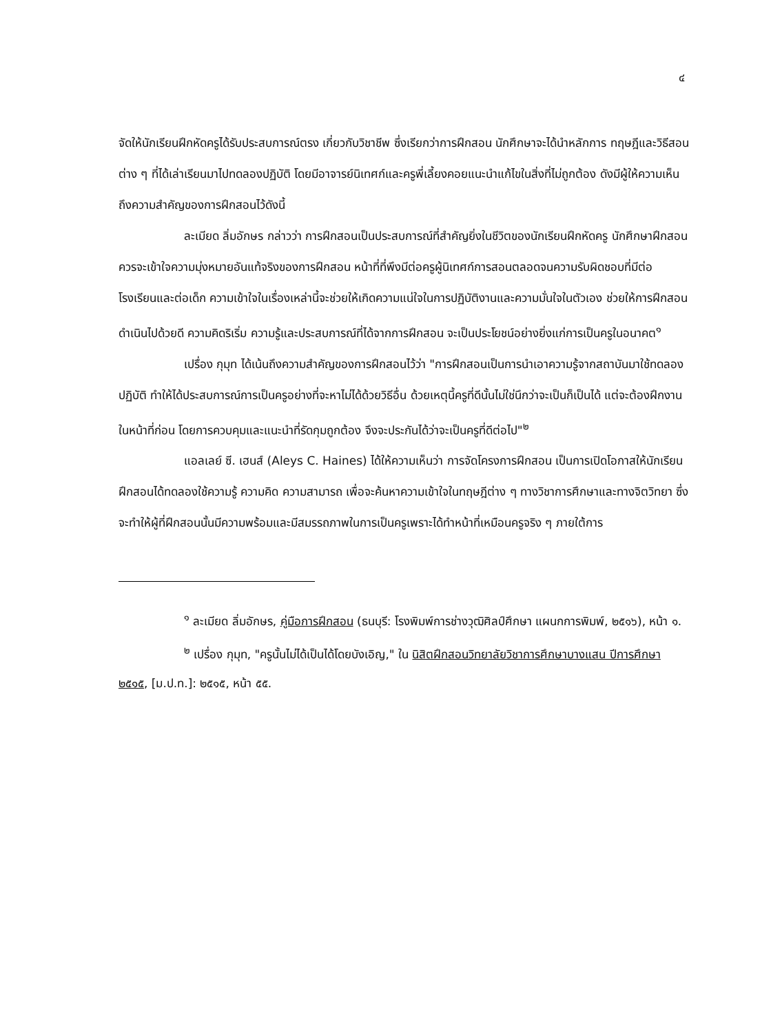๔
จัดให้นักเรียนฝึกหัดครูได้รับประสบการณ์ตรง เกี่ยวกับวิชาชีพ ซึ่งเรียกว่าการฝึกสอน นักศึกษาจะได้นำหลักการ ทฤษฎีและวิธีสอนต่าง ๆ ที่ได้เล่าเรียนมาไปทดลองปฏิบัติ โดยมีอาจารย์นิเทศก์และครูพี่เลี้ยงคอยแนะนำแก้ไขในสิ่งที่ไม่ถูกต้อง ดังมีผู้ให้ความเห็นถึงความสำคัญของการฝึกสอนไว้ดังนี้
ละเมียด ลิ่มอักษร กล่าวว่า การฝึกสอนเป็นประสบการณ์ที่สำคัญยิ่งในชีวิตของนักเรียนฝึกหัดครู นักศึกษาฝึกสอนควรจะเข้าใจความมุ่งหมายอันแท้จริงของการฝึกสอน หน้าที่ที่พึงมีต่อครูผู้นิเทศก์การสอนตลอดจนความรับผิดชอบที่มีต่อโรงเรียนและต่อเด็ก ความเข้าใจในเรื่องเหล่านี้จะช่วยให้เกิดความแน่ใจในการปฏิบัติงานและความมั่นใจในตัวเอง ช่วยให้การฝึกสอนดำเนินไปด้วยดี ความคิดริเริ่ม ความรู้และประสบการณ์ที่ได้จากการฝึกสอน จะเป็นประโยชน์อย่างยิ่งแก่การเป็นครูในอนาคต<sup>๑</sup>
เปรื่อง กุมุท ได้เน้นถึงความสำคัญของการฝึกสอนไว้ว่า "การฝึกสอนเป็นการนำเอาความรู้จากสถาบันมาใช้ทดลองปฏิบัติ ทำให้ได้ประสบการณ์การเป็นครูอย่างที่จะหาไม่ได้ด้วยวิธีอื่น ด้วยเหตุนี้ครูที่ดีนั้นไม่ใช่นึกว่าจะเป็นก็เป็นได้ แต่จะต้องฝึกงานในหน้าที่ก่อน โดยการควบคุมและแนะนำที่รัดกุมถูกต้อง จึงจะประกันได้ว่าจะเป็นครูที่ดีต่อไป"<sup>๒</sup>
แอลเลย์ ซี. เฮนส์ (Aleys C. Haines) ได้ให้ความเห็นว่า การจัดโครงการฝึกสอน เป็นการเปิดโอกาสให้นักเรียนฝึกสอนได้ทดลองใช้ความรู้ ความคิด ความสามารถ เพื่อจะค้นหาความเข้าใจในทฤษฎีต่าง ๆ ทางวิชาการศึกษาและทางจิตวิทยา ซึ่งจะทำให้ผู้ที่ฝึกสอนนั้นมีความพร้อมและมีสมรรถภาพในการเป็นครูเพราะได้ทำหน้าที่เหมือนครูจริง ๆ ภายใต้การ
<sup>๑</sup> ละเมียด ลิ่มอักษร, คู่มือการฝึกสอน (ธนบุรี: โรงพิมพ์การช่างวุฒิศิลป์ศึกษา แผนกการพิมพ์, ๒๕๑๖), หน้า ๑.
<sup>๒</sup> เปรื่อง กุมุท, "ครูนั้นไม่ได้เป็นได้โดยบังเอิญ," ใน นิสิตฝึกสอนวิทยาลัยวิชาการศึกษาบางแสน ปีการศึกษา ๒๕๑๕, [ม.ป.ท.]: ๒๕๑๕, หน้า ๕๕.